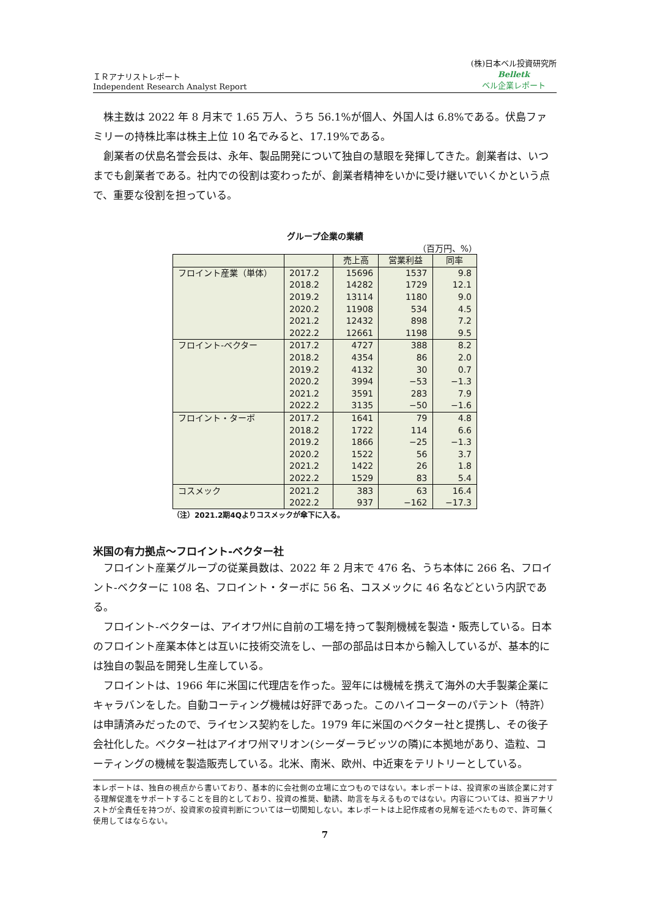ＩＲアナリストレポート
Independent Research Analyst Report
(株)日本ベル投資研究所
Belletk
ベル企業レポート
株主数は 2022 年 8 月末で 1.65 万人、うち 56.1%が個人、外国人は 6.8%である。伏島ファミリーの持株比率は株主上位 10 名でみると、17.19%である。
創業者の伏島名誉会長は、永年、製品開発について独自の慧眼を発揮してきた。創業者は、いつまでも創業者である。社内での役割は変わったが、創業者精神をいかに受け継いでいくかという点で、重要な役割を担っている。
グループ企業の業績
（百万円、%）
| | | 売上高 | 営業利益 | 同率 |
| --- | --- | --- | --- | --- |
| フロイント産業（単体） | 2017.2 | 15696 | 1537 | 9.8 |
| | 2018.2 | 14282 | 1729 | 12.1 |
| | 2019.2 | 13114 | 1180 | 9.0 |
| | 2020.2 | 11908 | 534 | 4.5 |
| | 2021.2 | 12432 | 898 | 7.2 |
| | 2022.2 | 12661 | 1198 | 9.5 |
| フロイント-ベクター | 2017.2 | 4727 | 388 | 8.2 |
| | 2018.2 | 4354 | 86 | 2.0 |
| | 2019.2 | 4132 | 30 | 0.7 |
| | 2020.2 | 3994 | −53 | −1.3 |
| | 2021.2 | 3591 | 283 | 7.9 |
| | 2022.2 | 3135 | −50 | −1.6 |
| フロイント・ターボ | 2017.2 | 1641 | 79 | 4.8 |
| | 2018.2 | 1722 | 114 | 6.6 |
| | 2019.2 | 1866 | −25 | −1.3 |
| | 2020.2 | 1522 | 56 | 3.7 |
| | 2021.2 | 1422 | 26 | 1.8 |
| | 2022.2 | 1529 | 83 | 5.4 |
| コスメック | 2021.2 | 383 | 63 | 16.4 |
| | 2022.2 | 937 | −162 | −17.3 |
（注）2021.2期4Qよりコスメックが傘下に入る。
米国の有力拠点～フロイント-ベクター社
フロイント産業グループの従業員数は、2022 年 2 月末で 476 名、うち本体に 266 名、フロイント-ベクターに 108 名、フロイント・ターボに 56 名、コスメックに 46 名などという内訳である。
フロイント-ベクターは、アイオワ州に自前の工場を持って製剤機械を製造・販売している。日本のフロイント産業本体とは互いに技術交流をし、一部の部品は日本から輸入しているが、基本的には独自の製品を開発し生産している。
フロイントは、1966 年に米国に代理店を作った。翌年には機械を携えて海外の大手製薬企業にキャラバンをした。自動コーティング機械は好評であった。このハイコーターのパテント（特許）は申請済みだったので、ライセンス契約をした。1979 年に米国のベクター社と提携し、その後子会社化した。ベクター社はアイオワ州マリオン(シーダーラビッツの隣)に本拠地があり、造粒、コーティングの機械を製造販売している。北米、南米、欧州、中近東をテリトリーとしている。
本レポートは、独自の視点から書いており、基本的に会社側の立場に立つものではない。本レポートは、投資家の当該企業に対する理解促進をサポートすることを目的としており、投資の推奨、勧誘、助言を与えるものではない。内容については、担当アナリストが全責任を持つが、投資家の投資判断については一切関知しない。本レポートは上記作成者の見解を述べたもので、許可無く使用してはならない。
7